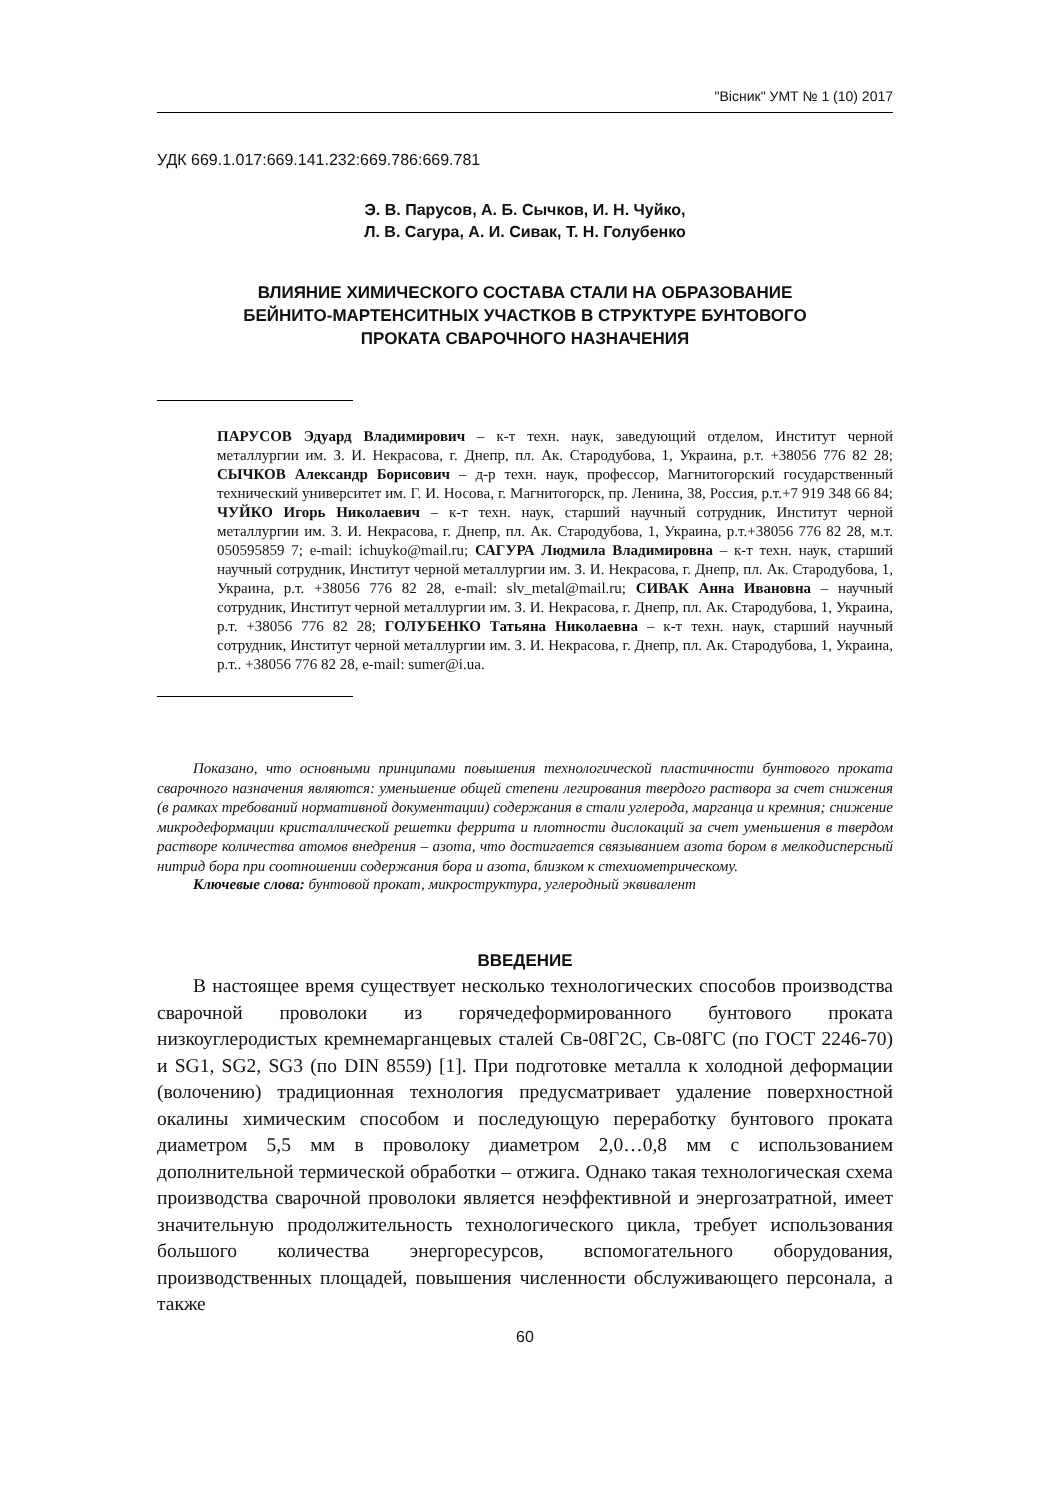"Вісник" УМТ № 1 (10) 2017
УДК 669.1.017:669.141.232:669.786:669.781
Э. В. Парусов, А. Б. Сычков, И. Н. Чуйко,
Л. В. Сагура, А. И. Сивак, Т. Н. Голубенко
ВЛИЯНИЕ ХИМИЧЕСКОГО СОСТАВА СТАЛИ НА ОБРАЗОВАНИЕ
БЕЙНИТО-МАРТЕНСИТНЫХ УЧАСТКОВ В СТРУКТУРЕ БУНТОВОГО
ПРОКАТА СВАРОЧНОГО НАЗНАЧЕНИЯ
ПАРУСОВ Эдуард Владимирович – к-т техн. наук, заведующий отделом, Институт черной металлургии им. З. И. Некрасова, г. Днепр, пл. Ак. Стародубова, 1, Украина, р.т. +38056 776 82 28; СЫЧКОВ Александр Борисович – д-р техн. наук, профессор, Магнитогорский государственный технический университет им. Г. И. Носова, г. Магнитогорск, пр. Ленина, 38, Россия, р.т.+7 919 348 66 84; ЧУЙКО Игорь Николаевич – к-т техн. наук, старший научный сотрудник, Институт черной металлургии им. З. И. Некрасова, г. Днепр, пл. Ак. Стародубова, 1, Украина, р.т.+38056 776 82 28, м.т. 050595859 7; e-mail: ichuyko@mail.ru; САГУРА Людмила Владимировна – к-т техн. наук, старший научный сотрудник, Институт черной металлургии им. З. И. Некрасова, г. Днепр, пл. Ак. Стародубова, 1, Украина, р.т. +38056 776 82 28, e-mail: slv_metal@mail.ru; СИВАК Анна Ивановна – научный сотрудник, Институт черной металлургии им. З. И. Некрасова, г. Днепр, пл. Ак. Стародубова, 1, Украина, р.т. +38056 776 82 28; ГОЛУБЕНКО Татьяна Николаевна – к-т техн. наук, старший научный сотрудник, Институт черной металлургии им. З. И. Некрасова, г. Днепр, пл. Ак. Стародубова, 1, Украина, р.т.. +38056 776 82 28, e-mail: sumer@i.ua.
Показано, что основными принципами повышения технологической пластичности бунтового проката сварочного назначения являются: уменьшение общей степени легирования твердого раствора за счет снижения (в рамках требований нормативной документации) содержания в стали углерода, марганца и кремния; снижение микродеформации кристаллической решетки феррита и плотности дислокаций за счет уменьшения в твердом растворе количества атомов внедрения – азота, что достигается связыванием азота бором в мелкодисперсный нитрид бора при соотношении содержания бора и азота, близком к стехиометрическому.
Ключевые слова: бунтовой прокат, микроструктура, углеродный эквивалент
ВВЕДЕНИЕ
В настоящее время существует несколько технологических способов производства сварочной проволоки из горячедеформированного бунтового проката низкоуглеродистых кремнемарганцевых сталей Св-08Г2С, Св-08ГС (по ГОСТ 2246-70) и SG1, SG2, SG3 (по DIN 8559) [1]. При подготовке металла к холодной деформации (волочению) традиционная технология предусматривает удаление поверхностной окалины химическим способом и последующую переработку бунтового проката диаметром 5,5 мм в проволоку диаметром 2,0…0,8 мм с использованием дополнительной термической обработки – отжига. Однако такая технологическая схема производства сварочной проволоки является неэффективной и энергозатратной, имеет значительную продолжительность технологического цикла, требует использования большого количества энергоресурсов, вспомогательного оборудования, производственных площадей, повышения численности обслуживающего персонала, а также
60